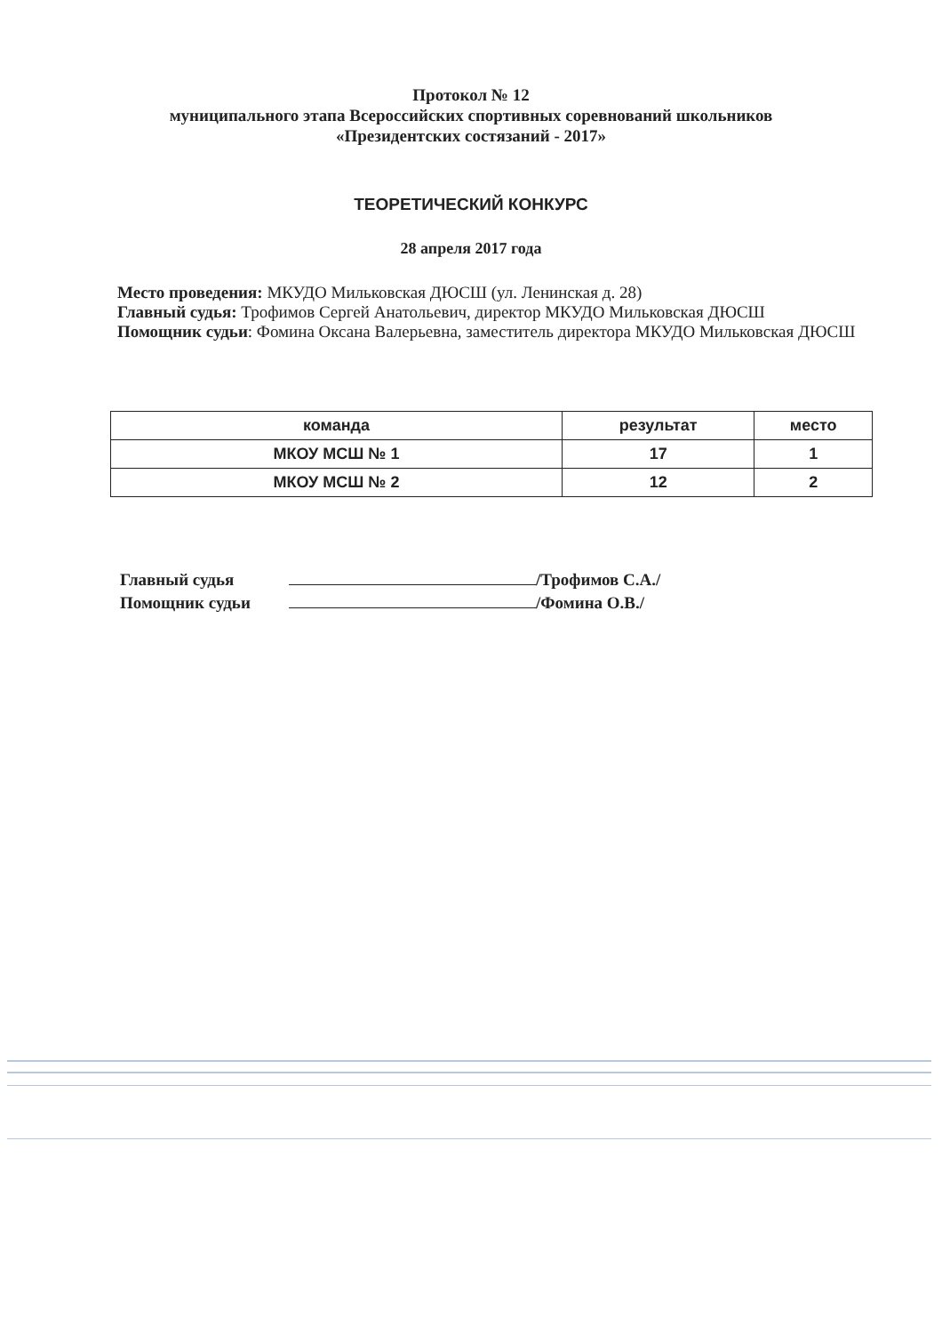Протокол № 12
муниципального этапа Всероссийских спортивных соревнований школьников
«Президентских состязаний - 2017»
ТЕОРЕТИЧЕСКИЙ КОНКУРС
28 апреля 2017 года
Место проведения: МКУДО Мильковская ДЮСШ (ул. Ленинская д. 28)
Главный судья: Трофимов Сергей Анатольевич, директор МКУДО Мильковская ДЮСШ
Помощник судьи: Фомина Оксана Валерьевна, заместитель директора МКУДО Мильковская ДЮСШ
| команда | результат | место |
| --- | --- | --- |
| МКОУ МСШ № 1 | 17 | 1 |
| МКОУ МСШ № 2 | 12 | 2 |
Главный судья /Трофимов С.А./
Помощник судьи /Фомина О.В./